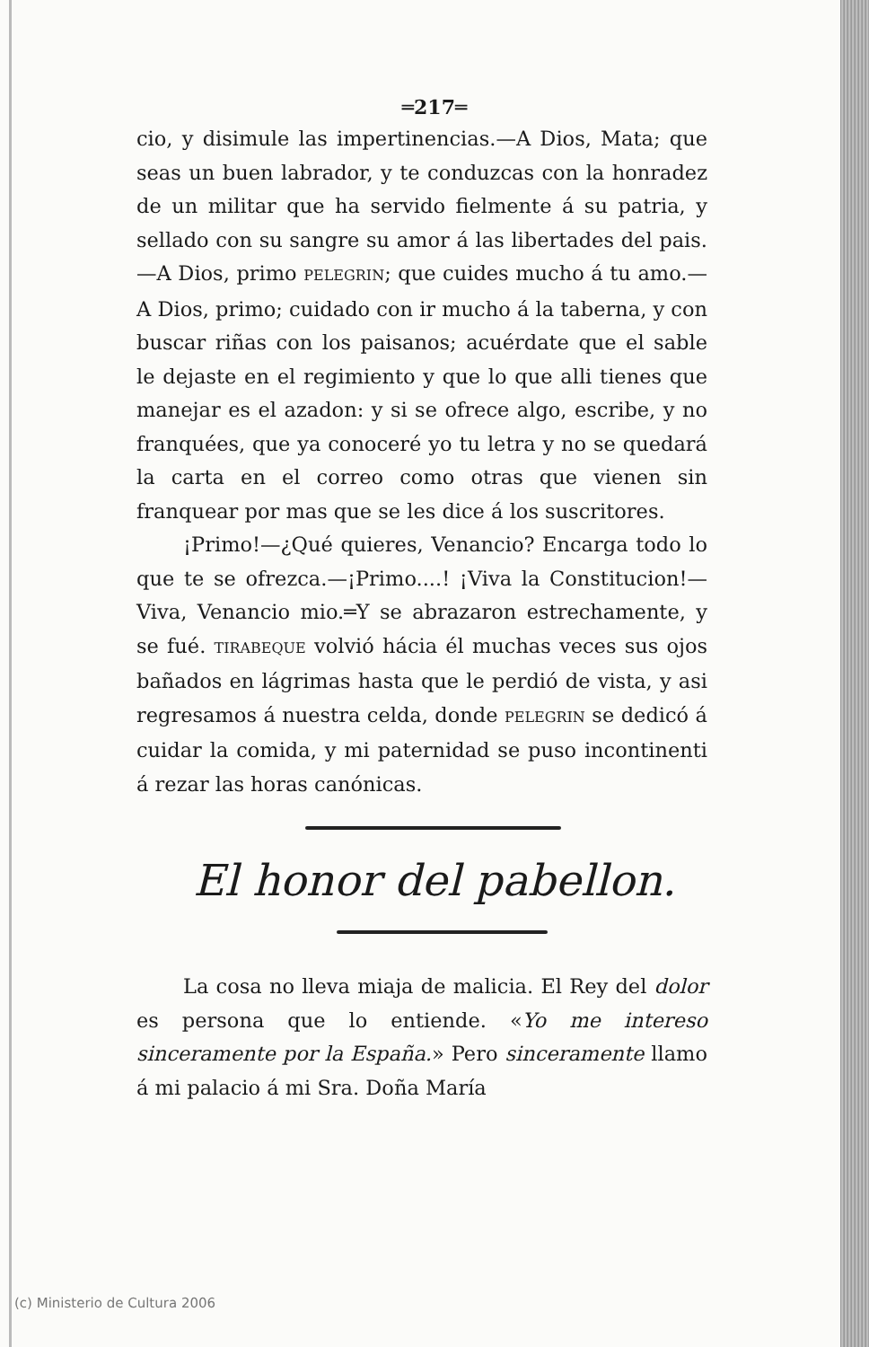═217═
cio, y disimule las impertinencias.—A Dios, Mata; que seas un buen labrador, y te conduzcas con la honradez de un militar que ha servido fielmente á su patria, y sellado con su sangre su amor á las libertades del pais.—A Dios, primo PELEGRIN; que cuides mucho á tu amo.—A Dios, primo; cuidado con ir mucho á la taberna, y con buscar riñas con los paisanos; acuérdate que el sable le dejaste en el regimiento y que lo que alli tienes que manejar es el azadon: y si se ofrece algo, escribe, y no franquées, que ya conoceré yo tu letra y no se quedará la carta en el correo como otras que vienen sin franquear por mas que se les dice á los suscritores.
¡Primo!—¿Qué quieres, Venancio? Encarga todo lo que te se ofrezca.—¡Primo....! ¡Viva la Constitucion!—Viva, Venancio mio.═Y se abrazaron estrechamente, y se fué. TIRABEQUE volvió hácia él muchas veces sus ojos bañados en lágrimas hasta que le perdió de vista, y asi regresamos á nuestra celda, donde PELEGRIN se dedicó á cuidar la comida, y mi paternidad se puso incontinenti á rezar las horas canónicas.
El honor del pabellon.
La cosa no lleva miaja de malicia. El Rey del dolor es persona que lo entiende. «Yo me intereso sinceramente por la España.» Pero sinceramente llamo á mi palacio á mi Sra. Doña María
(c) Ministerio de Cultura 2006